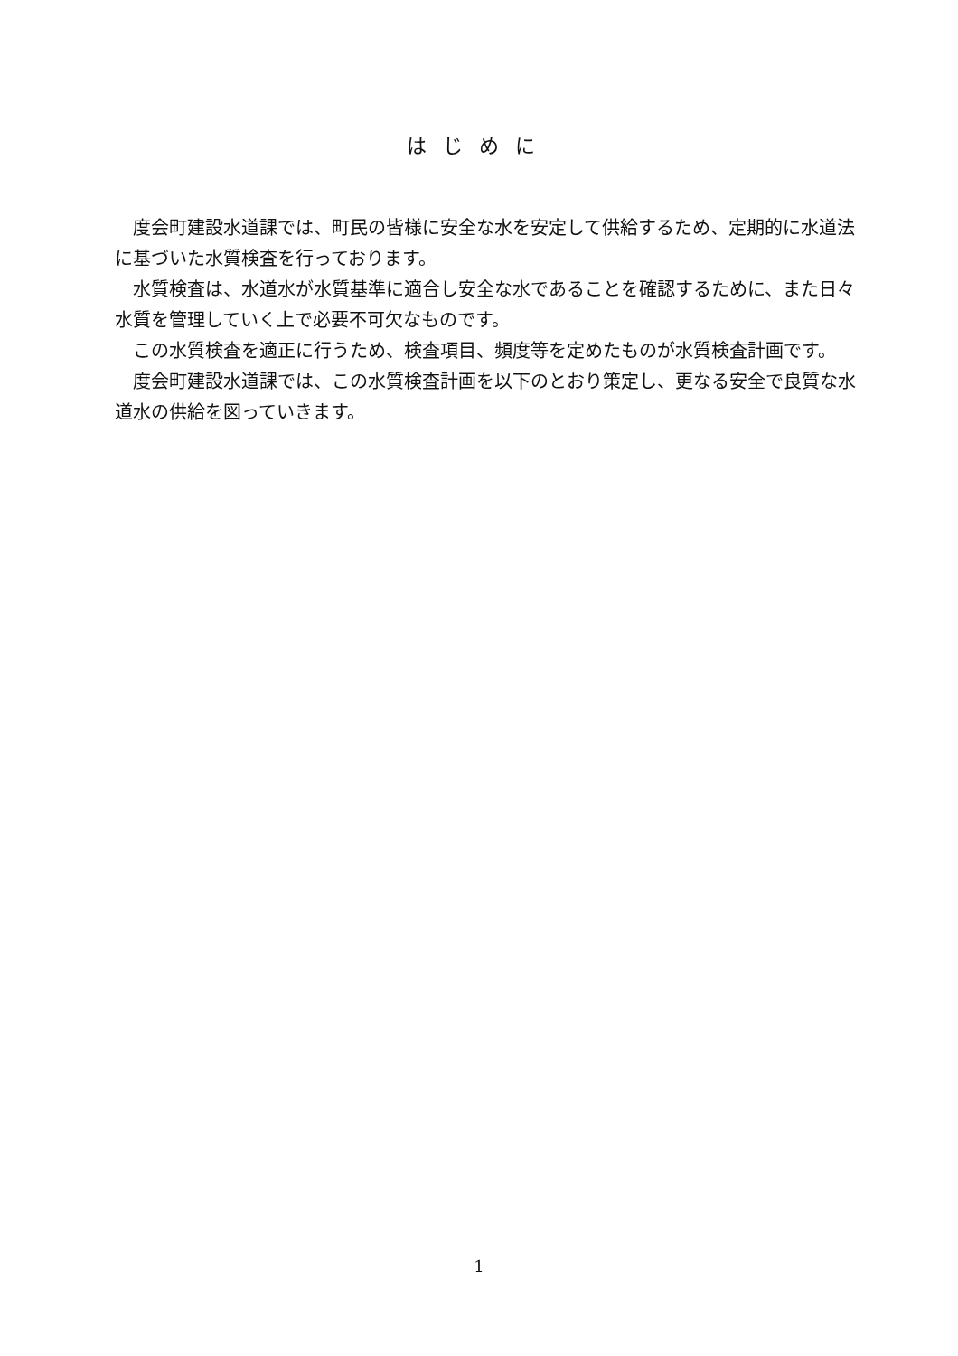はじめに
度会町建設水道課では、町民の皆様に安全な水を安定して供給するため、定期的に水道法に基づいた水質検査を行っております。
水質検査は、水道水が水質基準に適合し安全な水であることを確認するために、また日々水質を管理していく上で必要不可欠なものです。
この水質検査を適正に行うため、検査項目、頻度等を定めたものが水質検査計画です。
度会町建設水道課では、この水質検査計画を以下のとおり策定し、更なる安全で良質な水道水の供給を図っていきます。
1